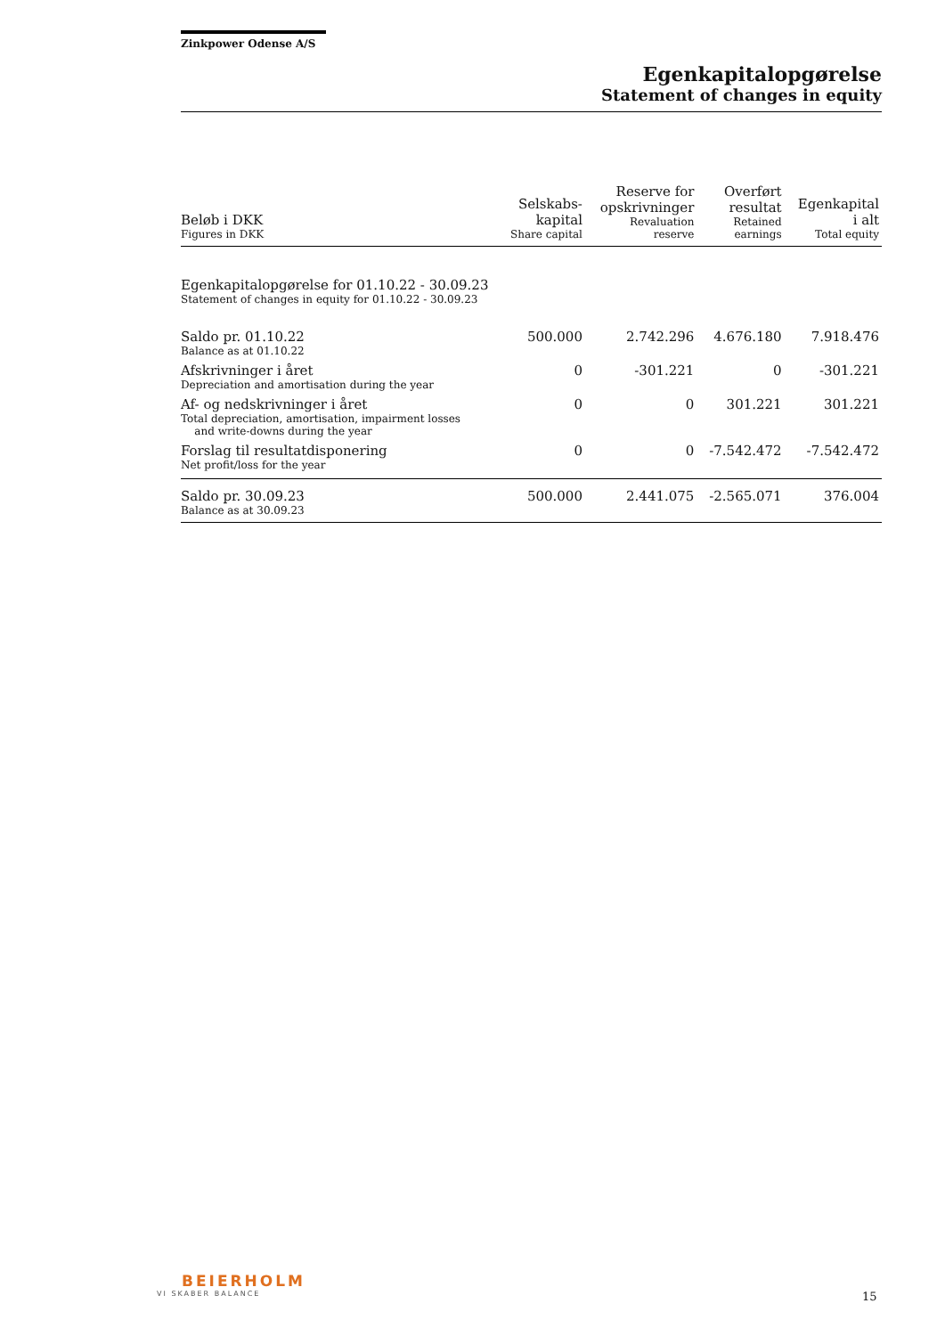Zinkpower Odense A/S
Egenkapitalopgørelse
Statement of changes in equity
| Beløb i DKK Figures in DKK | Selskabs- kapital Share capital | Reserve for opskrivninger Revaluation reserve | Overført resultat Retained earnings | Egenkapital i alt Total equity |
| --- | --- | --- | --- | --- |
| Egenkapitalopgørelse for 01.10.22 - 30.09.23 Statement of changes in equity for 01.10.22 - 30.09.23 | | | | |
| Saldo pr. 01.10.22 Balance as at 01.10.22 | 500.000 | 2.742.296 | 4.676.180 | 7.918.476 |
| Afskrivninger i året Depreciation and amortisation during the year | 0 | -301.221 | 0 | -301.221 |
| Af- og nedskrivninger i året Total depreciation, amortisation, impairment losses and write-downs during the year | 0 | 0 | 301.221 | 301.221 |
| Forslag til resultatdisponering Net profit/loss for the year | 0 | 0 | -7.542.472 | -7.542.472 |
| Saldo pr. 30.09.23 Balance as at 30.09.23 | 500.000 | 2.441.075 | -2.565.071 | 376.004 |
BEIERHOLM
VI SKABER BALANCE
15